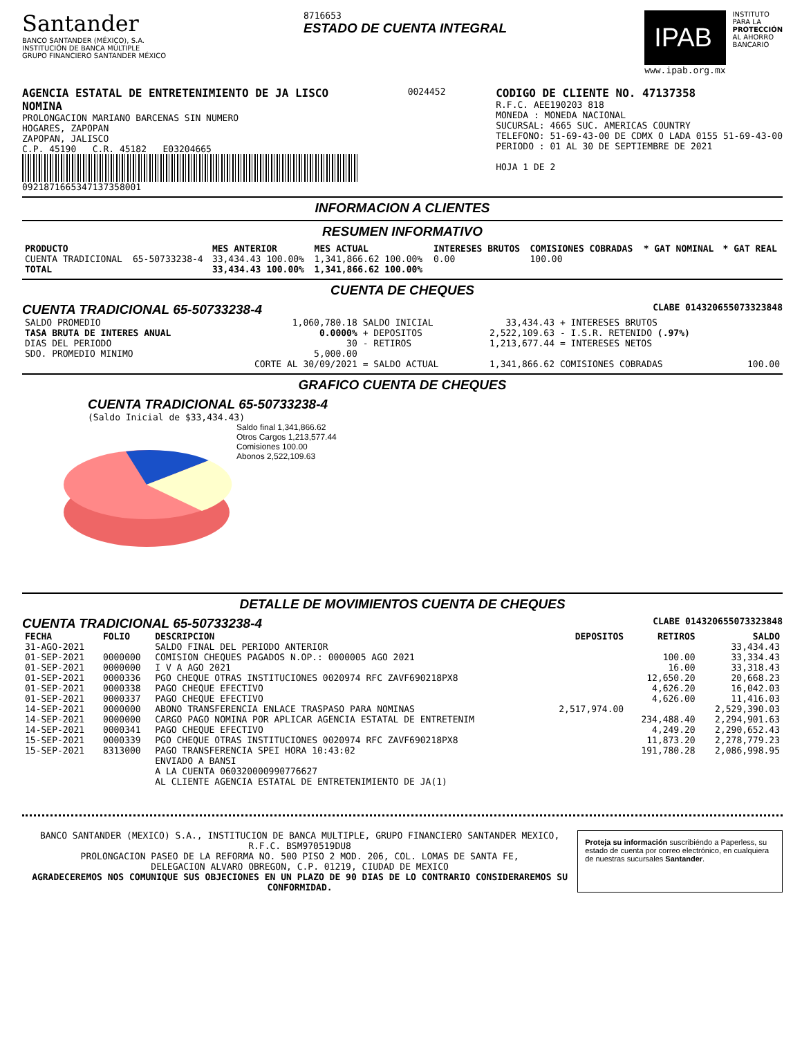Santander
BANCO SANTANDER (MÉXICO), S.A.
INSTITUCIÓN DE BANCA MÚLTIPLE
GRUPO FINANCIERO SANTANDER MÉXICO
8716653
ESTADO DE CUENTA INTEGRAL
IPAB
www.ipab.org.mx
INSTITUTO
PARA LA
PROTECCIÓN
AL AHORRO
BANCARIO
AGENCIA ESTATAL DE ENTRETENIMIENTO DE JA LISCO
NOMINA
PROLONGACION MARIANO BARCENAS SIN NUMERO
HOGARES, ZAPOPAN
ZAPOPAN, JALISCO
C.P. 45190 C.R. 45182 E03204665
0921871665347137358001
0024452
CODIGO DE CLIENTE NO. 47137358
R.F.C. AEE190203 818
MONEDA : MONEDA NACIONAL
SUCURSAL: 4665 SUC. AMERICAS COUNTRY
TELEFONO: 51-69-43-00 DE CDMX O LADA 0155 51-69-43-00
PERIODO : 01 AL 30 DE SEPTIEMBRE DE 2021
HOJA 1 DE 2
INFORMACION A CLIENTES
RESUMEN INFORMATIVO
| PRODUCTO | | MES ANTERIOR | MES ACTUAL | INTERESES BRUTOS | COMISIONES COBRADAS | * GAT NOMINAL | * GAT REAL |
| --- | --- | --- | --- | --- | --- | --- | --- |
| CUENTA TRADICIONAL | 65-50733238-4 | 33,434.43 100.00% | 1,341,866.62 100.00% | 0.00 | 100.00 | | |
| TOTAL | | 33,434.43 100.00% | 1,341,866.62 100.00% | | | | |
CUENTA DE CHEQUES
CUENTA TRADICIONAL 65-50733238-4 CLABE 014320655073323848
| SALDO PROMEDIO | 1,060,780.18 | SALDO INICIAL | 33,434.43 | + INTERESES BRUTOS | |
| TASA BRUTA DE INTERES ANUAL | 0.0000% | + DEPOSITOS | 2,522,109.63 | - I.S.R. RETENIDO (.97%) | |
| DIAS DEL PERIODO | 30 | - RETIROS | 1,213,677.44 | = INTERESES NETOS | |
| SDO. PROMEDIO MINIMO | 5,000.00 CORTE AL 30/09/2021 | = SALDO ACTUAL | 1,341,866.62 | COMISIONES COBRADAS | 100.00 |
GRAFICO CUENTA DE CHEQUES
CUENTA TRADICIONAL 65-50733238-4
(Saldo Inicial de $33,434.43)
Saldo final 1,341,866.62
Otros Cargos 1,213,577.44
Comisiones 100.00
Abonos 2,522,109.63
DETALLE DE MOVIMIENTOS CUENTA DE CHEQUES
CUENTA TRADICIONAL 65-50733238-4 CLABE 014320655073323848
| FECHA | FOLIO | DESCRIPCION | DEPOSITOS | RETIROS | SALDO |
| --- | --- | --- | --- | --- | --- |
| 31-AGO-2021 | | SALDO FINAL DEL PERIODO ANTERIOR | | | 33,434.43 |
| 01-SEP-2021 | 0000000 | COMISION CHEQUES PAGADOS N.OP.: 0000005 AGO 2021 | | 100.00 | 33,334.43 |
| 01-SEP-2021 | 0000000 | I V A AGO 2021 | | 16.00 | 33,318.43 |
| 01-SEP-2021 | 0000336 | PGO CHEQUE OTRAS INSTITUCIONES 0020974 RFC ZAVF690218PX8 | | 12,650.20 | 20,668.23 |
| 01-SEP-2021 | 0000338 | PAGO CHEQUE EFECTIVO | | 4,626.20 | 16,042.03 |
| 01-SEP-2021 | 0000337 | PAGO CHEQUE EFECTIVO | | 4,626.00 | 11,416.03 |
| 14-SEP-2021 | 0000000 | ABONO TRANSFERENCIA ENLACE TRASPASO PARA NOMINAS | 2,517,974.00 | | 2,529,390.03 |
| 14-SEP-2021 | 0000000 | CARGO PAGO NOMINA POR APLICAR AGENCIA ESTATAL DE ENTRETENIM | | 234,488.40 | 2,294,901.63 |
| 14-SEP-2021 | 0000341 | PAGO CHEQUE EFECTIVO | | 4,249.20 | 2,290,652.43 |
| 15-SEP-2021 | 0000339 | PGO CHEQUE OTRAS INSTITUCIONES 0020974 RFC ZAVF690218PX8 | | 11,873.20 | 2,278,779.23 |
| 15-SEP-2021 | 8313000 | PAGO TRANSFERENCIA SPEI HORA 10:43:02 ENVIADO A BANSI A LA CUENTA 060320000990776627 AL CLIENTE AGENCIA ESTATAL DE ENTRETENIMIENTO DE JA(1) | | 191,780.28 | 2,086,998.95 |
BANCO SANTANDER (MEXICO) S.A., INSTITUCION DE BANCA MULTIPLE, GRUPO FINANCIERO SANTANDER MEXICO,
R.F.C. BSM970519DU8
PROLONGACION PASEO DE LA REFORMA NO. 500 PISO 2 MOD. 206, COL. LOMAS DE SANTA FE,
DELEGACION ALVARO OBREGON, C.P. 01219, CIUDAD DE MEXICO
AGRADECEREMOS NOS COMUNIQUE SUS OBJECIONES EN UN PLAZO DE 90 DIAS DE LO CONTRARIO CONSIDERAREMOS SU CONFORMIDAD.
Proteja su información suscribiéndo a Paperless, su estado de cuenta por correo electrónico, en cualquiera de nuestras sucursales Santander.